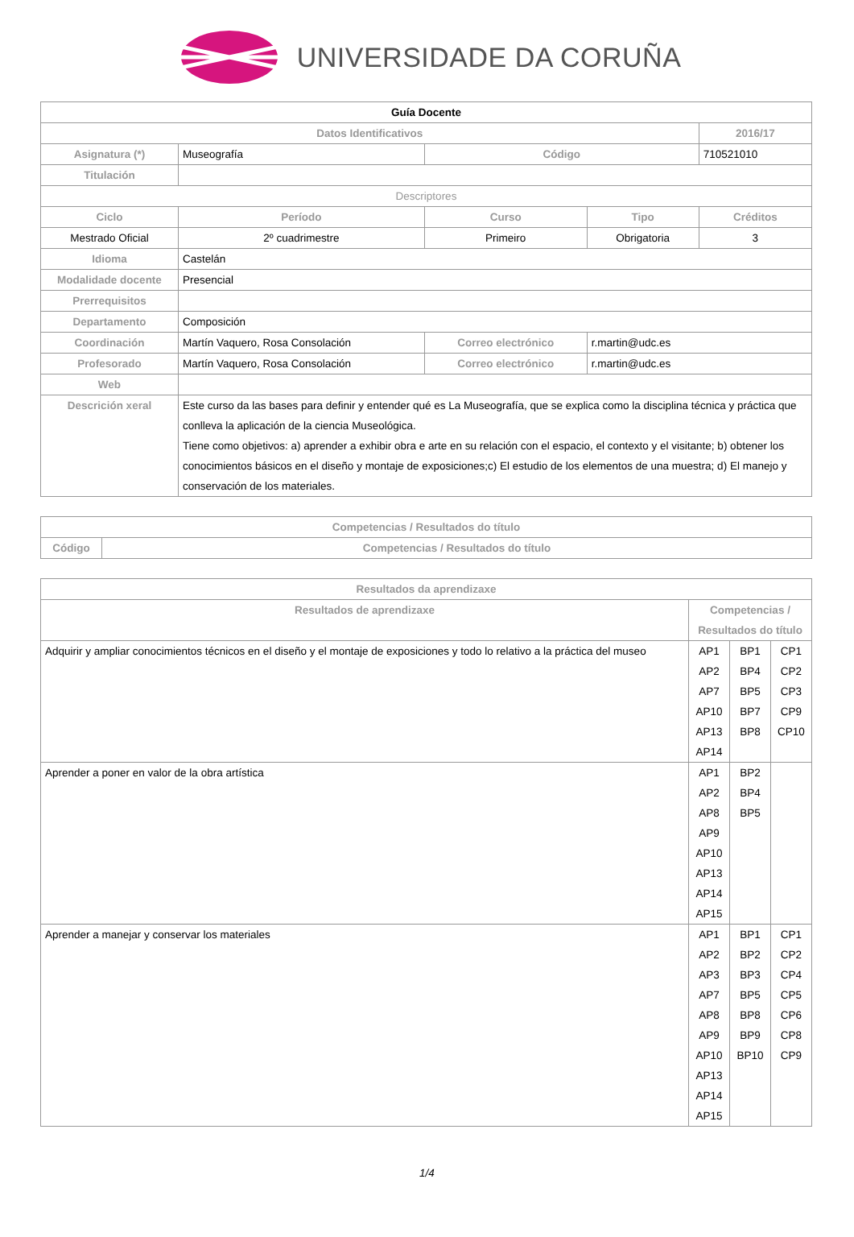UNIVERSIDADE DA CORUÑA
| Guía Docente | | | | |
| --- | --- | --- | --- | --- |
| Datos Identificativos | | | | 2016/17 |
| Asignatura (*) | Museografía | Código | | 710521010 |
| Titulación | | | | |
| Descriptores | | | | |
| Ciclo | Período | Curso | Tipo | Créditos |
| Mestrado Oficial | 2º cuadrimestre | Primeiro | Obrigatoria | 3 |
| Idioma | Castelán | | | |
| Modalidade docente | Presencial | | | |
| Prerrequisitos | | | | |
| Departamento | Composición | | | |
| Coordinación | Martín Vaquero, Rosa Consolación | Correo electrónico | r.martin@udc.es | |
| Profesorado | Martín Vaquero, Rosa Consolación | Correo electrónico | r.martin@udc.es | |
| Web | | | | |
| Descrición xeral | Este curso da las bases para definir y entender qué es La Museografía, que se explica como la disciplina técnica y práctica que conlleva la aplicación de la ciencia Museológica. Tiene como objetivos: a) aprender a exhibir obra e arte en su relación con el espacio, el contexto y el visitante; b) obtener los conocimientos básicos en el diseño y montaje de exposiciones;c) El estudio de los elementos de una muestra; d) El manejo y conservación de los materiales. | | | |
| Competencias / Resultados do título | |
| --- | --- |
| Código | Competencias / Resultados do título |
| Resultados da aprendizaxe | | | |
| --- | --- | --- | --- |
| Resultados de aprendizaxe | Competencias / Resultados do título | | |
| Adquirir y ampliar conocimientos técnicos en el diseño y el montaje de exposiciones y todo lo relativo a la práctica del museo | AP1 AP2 AP7 AP10 AP13 AP14 | BP1 BP4 BP5 BP7 BP8 | CP1 CP2 CP3 CP9 CP10 |
| Aprender a poner en valor de la obra artística | AP1 AP2 AP8 AP9 AP10 AP13 AP14 AP15 | BP2 BP4 BP5 | |
| Aprender a manejar y conservar los materiales | AP1 AP2 AP3 AP7 AP8 AP9 AP10 AP13 AP14 AP15 | BP1 BP2 BP3 BP5 BP8 BP9 BP10 | CP1 CP2 CP4 CP5 CP6 CP8 CP9 |
1/4